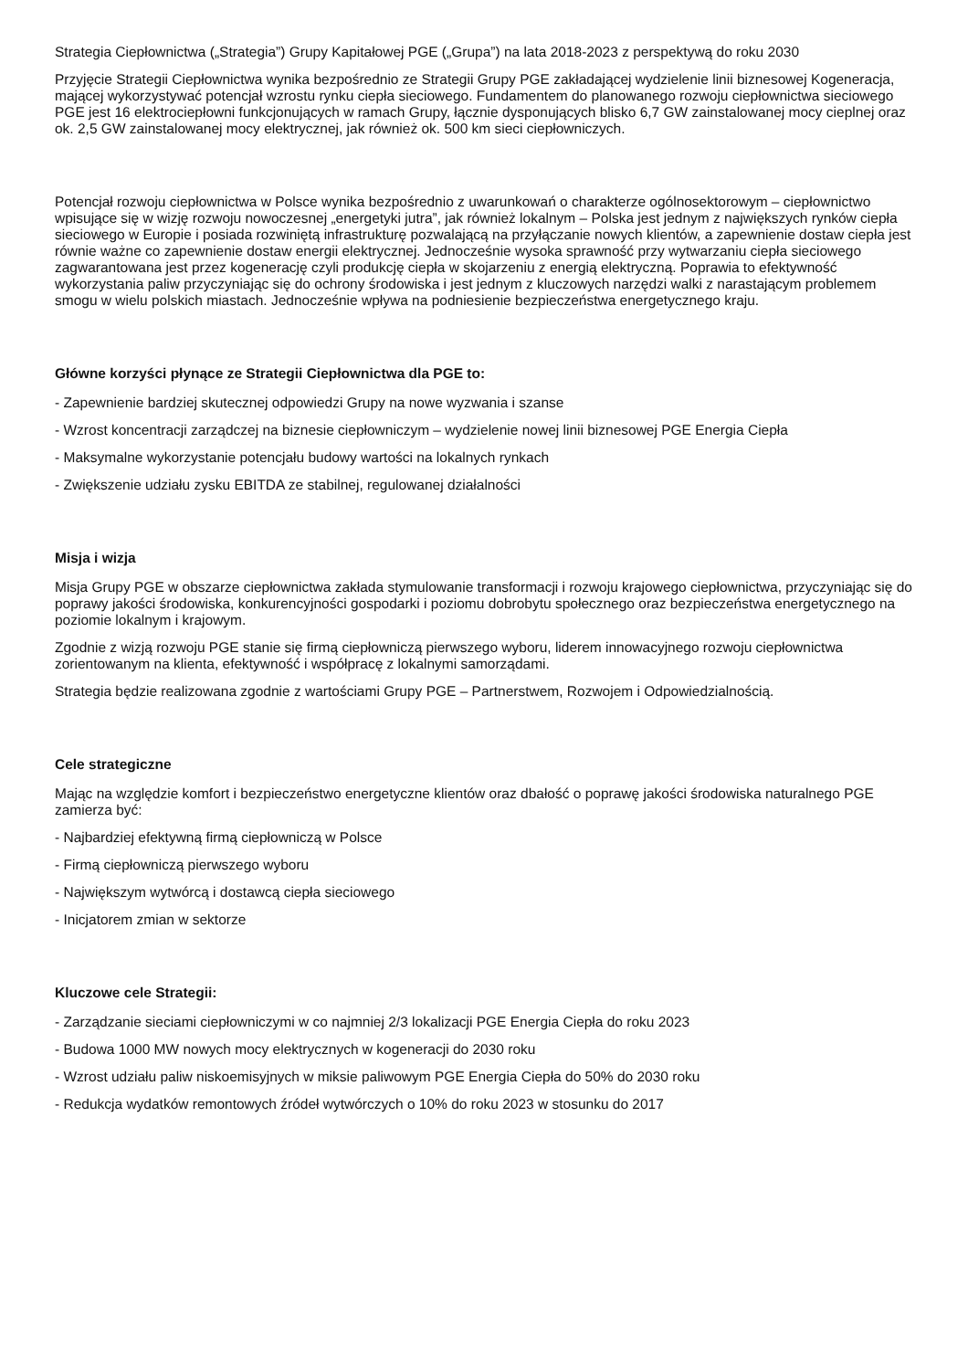Strategia Ciepłownictwa („Strategia”) Grupy Kapitałowej PGE („Grupa”) na lata 2018-2023 z perspektywą do roku 2030
Przyjęcie Strategii Ciepłownictwa wynika bezpośrednio ze Strategii Grupy PGE zakładającej wydzielenie linii biznesowej Kogeneracja, mającej wykorzystywać potencjał wzrostu rynku ciepła sieciowego. Fundamentem do planowanego rozwoju ciepłownictwa sieciowego PGE jest 16 elektrociepłowni funkcjonujących w ramach Grupy, łącznie dysponujących blisko 6,7 GW zainstalowanej mocy cieplnej oraz ok. 2,5 GW zainstalowanej mocy elektrycznej, jak również ok. 500 km sieci ciepłowniczych.
Potencjał rozwoju ciepłownictwa w Polsce wynika bezpośrednio z uwarunkowań o charakterze ogólnosektorowym – ciepłownictwo wpisujące się w wizję rozwoju nowoczesnej „energetyki jutra”, jak również lokalnym – Polska jest jednym z największych rynków ciepła sieciowego w Europie i posiada rozwiniętą infrastrukturę pozwalającą na przyłączanie nowych klientów, a zapewnienie dostaw ciepła jest równie ważne co zapewnienie dostaw energii elektrycznej. Jednocześnie wysoka sprawność przy wytwarzaniu ciepła sieciowego zagwarantowana jest przez kogenerację czyli produkcję ciepła w skojarzeniu z energią elektryczną. Poprawia to efektywność wykorzystania paliw przyczyniając się do ochrony środowiska i jest jednym z kluczowych narzędzi walki z narastającym problemem smogu w wielu polskich miastach. Jednocześnie wpływa na podniesienie bezpieczeństwa energetycznego kraju.
Główne korzyści płynące ze Strategii Ciepłownictwa dla PGE to:
- Zapewnienie bardziej skutecznej odpowiedzi Grupy na nowe wyzwania i szanse
- Wzrost koncentracji zarządczej na biznesie ciepłowniczym – wydzielenie nowej linii biznesowej PGE Energia Ciepła
- Maksymalne wykorzystanie potencjału budowy wartości na lokalnych rynkach
- Zwiększenie udziału zysku EBITDA ze stabilnej, regulowanej działalności
Misja i wizja
Misja Grupy PGE w obszarze ciepłownictwa zakłada stymulowanie transformacji i rozwoju krajowego ciepłownictwa, przyczyniając się do poprawy jakości środowiska, konkurencyjności gospodarki i poziomu dobrobytu społecznego oraz bezpieczeństwa energetycznego na poziomie lokalnym i krajowym.
Zgodnie z wizją rozwoju PGE stanie się firmą ciepłowniczą pierwszego wyboru, liderem innowacyjnego rozwoju ciepłownictwa zorientowanym na klienta, efektywność i współpracę z lokalnymi samorządami.
Strategia będzie realizowana zgodnie z wartościami Grupy PGE – Partnerstwem, Rozwojem i Odpowiedzialnością.
Cele strategiczne
Mając na względzie komfort i bezpieczeństwo energetyczne klientów oraz dbałość o poprawę jakości środowiska naturalnego PGE zamierza być:
- Najbardziej efektywną firmą ciepłowniczą w Polsce
- Firmą ciepłowniczą pierwszego wyboru
- Największym wytwórcą i dostawcą ciepła sieciowego
- Inicjatorem zmian w sektorze
Kluczowe cele Strategii:
- Zarządzanie sieciami ciepłowniczymi w co najmniej 2/3 lokalizacji PGE Energia Ciepła do roku 2023
- Budowa 1000 MW nowych mocy elektrycznych w kogeneracji do 2030 roku
- Wzrost udziału paliw niskoemisyjnych w miksie paliwowym PGE Energia Ciepła do 50% do 2030 roku
- Redukcja wydatków remontowych źródeł wytwórczych o 10% do roku 2023 w stosunku do 2017